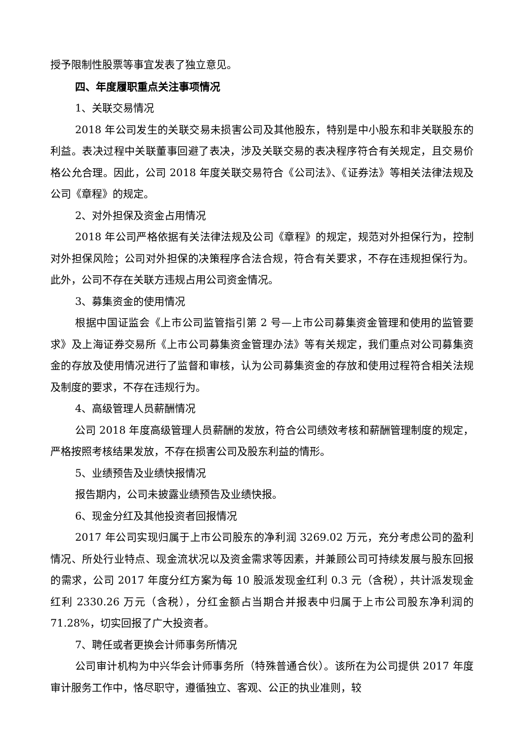授予限制性股票等事宜发表了独立意见。
四、年度履职重点关注事项情况
1、关联交易情况
2018 年公司发生的关联交易未损害公司及其他股东，特别是中小股东和非关联股东的利益。表决过程中关联董事回避了表决，涉及关联交易的表决程序符合有关规定，且交易价格公允合理。因此，公司 2018 年度关联交易符合《公司法》、《证券法》等相关法律法规及公司《章程》的规定。
2、对外担保及资金占用情况
2018 年公司严格依据有关法律法规及公司《章程》的规定，规范对外担保行为，控制对外担保风险；公司对外担保的决策程序合法合规，符合有关要求，不存在违规担保行为。此外，公司不存在关联方违规占用公司资金情况。
3、募集资金的使用情况
根据中国证监会《上市公司监管指引第 2 号—上市公司募集资金管理和使用的监管要求》及上海证券交易所《上市公司募集资金管理办法》等有关规定，我们重点对公司募集资金的存放及使用情况进行了监督和审核，认为公司募集资金的存放和使用过程符合相关法规及制度的要求，不存在违规行为。
4、高级管理人员薪酬情况
公司 2018 年度高级管理人员薪酬的发放，符合公司绩效考核和薪酬管理制度的规定，严格按照考核结果发放，不存在损害公司及股东利益的情形。
5、业绩预告及业绩快报情况
报告期内，公司未披露业绩预告及业绩快报。
6、现金分红及其他投资者回报情况
2017 年公司实现归属于上市公司股东的净利润 3269.02 万元，充分考虑公司的盈利情况、所处行业特点、现金流状况以及资金需求等因素，并兼顾公司可持续发展与股东回报的需求，公司 2017 年度分红方案为每 10 股派发现金红利 0.3 元（含税），共计派发现金红利 2330.26 万元（含税），分红金额占当期合并报表中归属于上市公司股东净利润的 71.28%，切实回报了广大投资者。
7、聘任或者更换会计师事务所情况
公司审计机构为中兴华会计师事务所（特殊普通合伙）。该所在为公司提供 2017 年度审计服务工作中，恪尽职守，遵循独立、客观、公正的执业准则，较